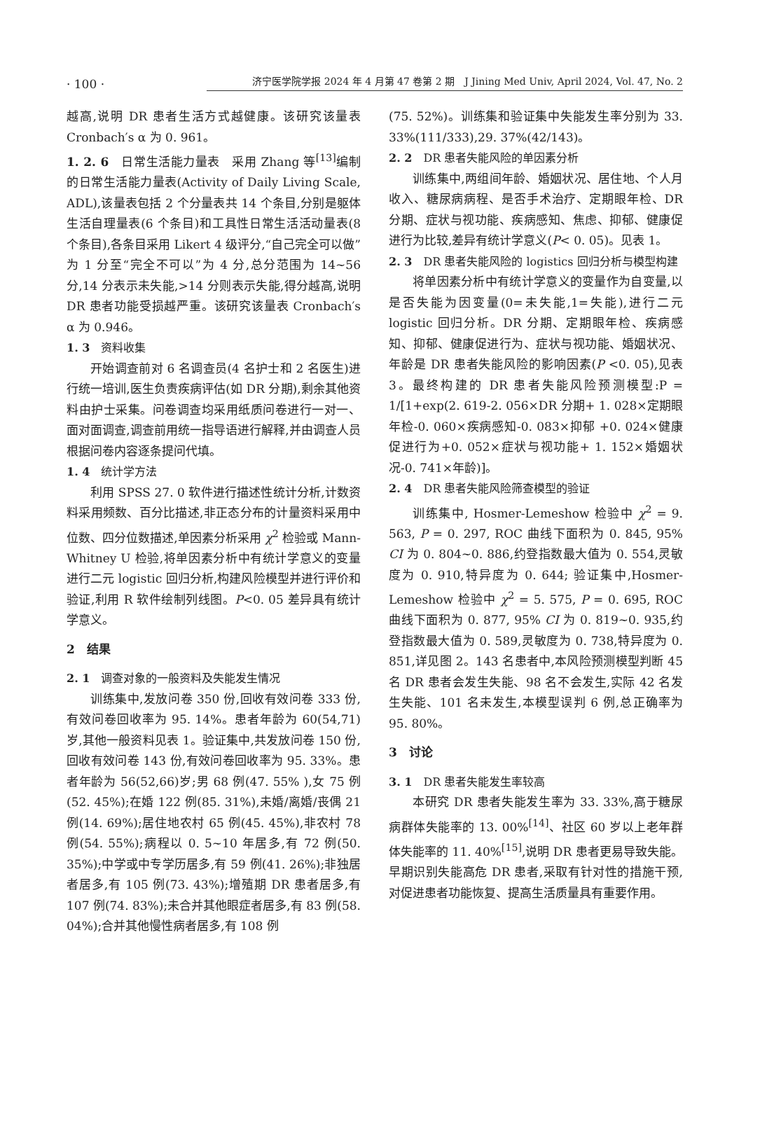· 100 · 济宁医学院学报 2024 年 4 月第 47 卷第 2 期　J Jining Med Univ, April 2024, Vol. 47, No. 2
越高,说明 DR 患者生活方式越健康。该研究该量表 Cronbach′s α 为 0. 961。
1. 2. 6　日常生活能力量表　采用 Zhang 等<sup>[13]</sup>编制的日常生活能力量表(Activity of Daily Living Scale, ADL),该量表包括 2 个分量表共 14 个条目,分别是躯体生活自理量表(6 个条目)和工具性日常生活活动量表(8 个条目),各条目采用 Likert 4 级评分,“自己完全可以做”为 1 分至“完全不可以”为 4 分,总分范围为 14~56 分,14 分表示未失能,>14 分则表示失能,得分越高,说明 DR 患者功能受损越严重。该研究该量表 Cronbach′s α 为 0.946。
1. 3 资料收集
开始调查前对 6 名调查员(4 名护士和 2 名医生)进行统一培训,医生负责疾病评估(如 DR 分期),剩余其他资料由护士采集。问卷调查均采用纸质问卷进行一对一、面对面调查,调查前用统一指导语进行解释,并由调查人员根据问卷内容逐条提问代填。
1. 4 统计学方法
利用 SPSS 27. 0 软件进行描述性统计分析,计数资料采用频数、百分比描述,非正态分布的计量资料采用中位数、四分位数描述,单因素分析采用 χ<sup>2</sup> 检验或 Mann-Whitney U 检验,将单因素分析中有统计学意义的变量进行二元 logistic 回归分析,构建风险模型并进行评价和验证,利用 R 软件绘制列线图。P<0. 05 差异具有统计学意义。
2　结果
2. 1 调查对象的一般资料及失能发生情况
训练集中,发放问卷 350 份,回收有效问卷 333 份,有效问卷回收率为 95. 14%。患者年龄为 60(54,71)岁,其他一般资料见表 1。验证集中,共发放问卷 150 份,回收有效问卷 143 份,有效问卷回收率为 95. 33%。患者年龄为 56(52,66)岁;男 68 例(47. 55% ),女 75 例(52. 45%);在婚 122 例(85. 31%),未婚/离婚/丧偶 21 例(14. 69%);居住地农村 65 例(45. 45%),非农村 78 例(54. 55%);病程以 0. 5~10 年居多,有 72 例(50. 35%);中学或中专学历居多,有 59 例(41. 26%);非独居者居多,有 105 例(73. 43%);增殖期 DR 患者居多,有 107 例(74. 83%);未合并其他眼症者居多,有 83 例(58. 04%);合并其他慢性病者居多,有 108 例
(75. 52%)。训练集和验证集中失能发生率分别为 33. 33%(111/333),29. 37%(42/143)。
2. 2 DR 患者失能风险的单因素分析
训练集中,两组间年龄、婚姻状况、居住地、个人月收入、糖尿病病程、是否手术治疗、定期眼年检、DR 分期、症状与视功能、疾病感知、焦虑、抑郁、健康促进行为比较,差异有统计学意义(P< 0. 05)。见表 1。
2. 3 DR 患者失能风险的 logistics 回归分析与模型构建
将单因素分析中有统计学意义的变量作为自变量,以是否失能为因变量(0=未失能,1=失能),进行二元 logistic 回归分析。DR 分期、定期眼年检、疾病感知、抑郁、健康促进行为、症状与视功能、婚姻状况、年龄是 DR 患者失能风险的影响因素(P <0. 05),见表 3。最终构建的 DR 患者失能风险预测模型:P = 1/[1+exp(2. 619-2. 056×DR 分期+ 1. 028×定期眼年检-0. 060×疾病感知-0. 083×抑郁 +0. 024×健康促进行为+0. 052×症状与视功能+ 1. 152×婚姻状况-0. 741×年龄)]。
2. 4 DR 患者失能风险筛查模型的验证
训练集中, Hosmer-Lemeshow 检验中 χ<sup>2</sup> = 9. 563, P = 0. 297, ROC 曲线下面积为 0. 845, 95% CI 为 0. 804~0. 886,约登指数最大值为 0. 554,灵敏度为 0. 910,特异度为 0. 644; 验证集中,Hosmer-Lemeshow 检验中 χ<sup>2</sup> = 5. 575, P = 0. 695, ROC 曲线下面积为 0. 877, 95% CI 为 0. 819~0. 935,约登指数最大值为 0. 589,灵敏度为 0. 738,特异度为 0. 851,详见图 2。143 名患者中,本风险预测模型判断 45 名 DR 患者会发生失能、98 名不会发生,实际 42 名发生失能、101 名未发生,本模型误判 6 例,总正确率为 95. 80%。
3　讨论
3. 1 DR 患者失能发生率较高
本研究 DR 患者失能发生率为 33. 33%,高于糖尿病群体失能率的 13. 00%<sup>[14]</sup>、社区 60 岁以上老年群体失能率的 11. 40%<sup>[15]</sup>,说明 DR 患者更易导致失能。早期识别失能高危 DR 患者,采取有针对性的措施干预,对促进患者功能恢复、提高生活质量具有重要作用。